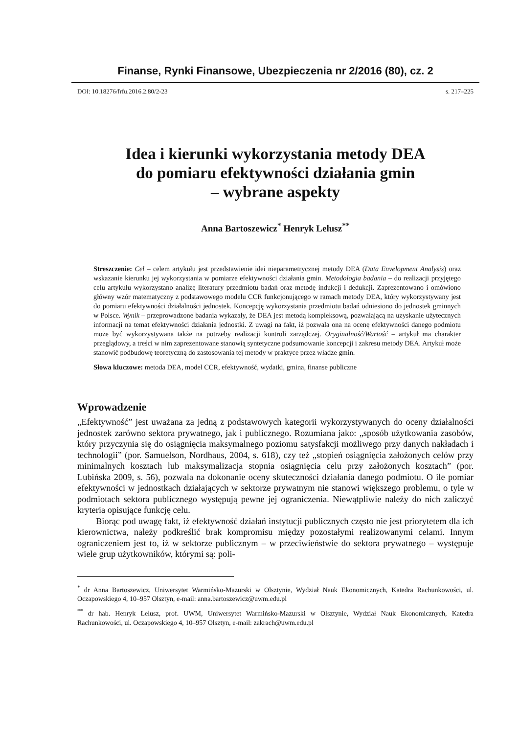Finanse, Rynki Finansowe, Ubezpieczenia nr 2/2016 (80), cz. 2
DOI: 10.18276/frfu.2016.2.80/2-23 s. 217–225
Idea i kierunki wykorzystania metody DEA
do pomiaru efektywności działania gmin
– wybrane aspekty
Anna Bartoszewicz<sup>*</sup> Henryk Lelusz<sup>**</sup>
Streszczenie: Cel – celem artykułu jest przedstawienie idei nieparametrycznej metody DEA (Data Envelopment Analysis) oraz wskazanie kierunku jej wykorzystania w pomiarze efektywności działania gmin. Metodologia badania – do realizacji przyjętego celu artykułu wykorzystano analizę literatury przedmiotu badań oraz metodę indukcji i dedukcji. Zaprezentowano i omówiono główny wzór matematyczny z podstawowego modelu CCR funkcjonującego w ramach metody DEA, który wykorzystywany jest do pomiaru efektywności działalności jednostek. Koncepcję wykorzystania przedmiotu badań odniesiono do jednostek gminnych w Polsce. Wynik – przeprowadzone badania wykazały, że DEA jest metodą kompleksową, pozwalającą na uzyskanie użytecznych informacji na temat efektywności działania jednostki. Z uwagi na fakt, iż pozwala ona na ocenę efektywności danego podmiotu może być wykorzystywana także na potrzeby realizacji kontroli zarządczej. Oryginalność/Wartość – artykuł ma charakter przeglądowy, a treści w nim zaprezentowane stanowią syntetyczne podsumowanie koncepcji i zakresu metody DEA. Artykuł może stanowić podbudowę teoretyczną do zastosowania tej metody w praktyce przez władze gmin.
Słowa kluczowe: metoda DEA, model CCR, efektywność, wydatki, gmina, finanse publiczne
Wprowadzenie
„Efektywność” jest uważana za jedną z podstawowych kategorii wykorzystywanych do oceny działalności jednostek zarówno sektora prywatnego, jak i publicznego. Rozumiana jako: „sposób użytkowania zasobów, który przyczynia się do osiągnięcia maksymalnego poziomu satysfakcji możliwego przy danych nakładach i technologii” (por. Samuelson, Nordhaus, 2004, s. 618), czy też „stopień osiągnięcia założonych celów przy minimalnych kosztach lub maksymalizacja stopnia osiągnięcia celu przy założonych kosztach” (por. Lubińska 2009, s. 56), pozwala na dokonanie oceny skuteczności działania danego podmiotu. O ile pomiar efektywności w jednostkach działających w sektorze prywatnym nie stanowi większego problemu, o tyle w podmiotach sektora publicznego występują pewne jej ograniczenia. Niewątpliwie należy do nich zaliczyć kryteria opisujące funkcję celu.
Biorąc pod uwagę fakt, iż efektywność działań instytucji publicznych często nie jest priorytetem dla ich kierownictwa, należy podkreślić brak kompromisu między pozostałymi realizowanymi celami. Innym ograniczeniem jest to, iż w sektorze publicznym – w przeciwieństwie do sektora prywatnego – występuje wiele grup użytkowników, którymi są: poli-
<sup>*</sup> dr Anna Bartoszewicz, Uniwersytet Warmińsko-Mazurski w Olsztynie, Wydział Nauk Ekonomicznych, Katedra Rachunkowości, ul. Oczapowskiego 4, 10–957 Olsztyn, e-mail: anna.bartoszewicz@uwm.edu.pl
<sup>**</sup> dr hab. Henryk Lelusz, prof. UWM, Uniwersytet Warmińsko-Mazurski w Olsztynie, Wydział Nauk Ekonomicznych, Katedra Rachunkowości, ul. Oczapowskiego 4, 10–957 Olsztyn, e-mail: zakrach@uwm.edu.pl